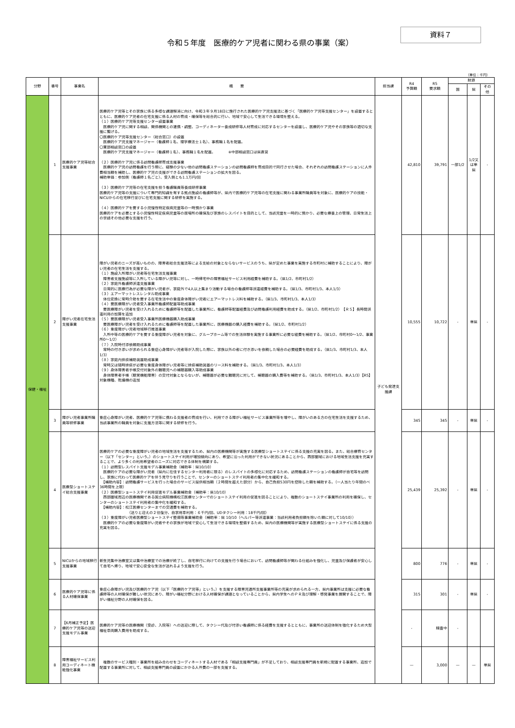資料７
令和５年度　医療的ケア児者に関わる県の事業（案）
（単位：千円）
| 分野 | 番号 | 事業名 | 概 要 | 担当課 | R4 予算額 | R5 要求額 | 財源 | | |
| --- | --- | --- | --- | --- | --- | --- | --- | --- | --- |
| | | | | | | | 国 | 県 | その 他 |
| 保健・福祉 | 1 | 医療的ケア児等総合支援事業 | 医療的ケア児等とその家族に係る多様な課題解消に向け、令和３年９月18日に施行された医療的ケア児支援法に基づく「医療的ケア児等支援センター」を設置するとともに、医療的ケア児者の在宅支援に係る人材の育成・確保等を総合的に行い、地域で安心して生活できる環境を整える。 （１）医療的ケア児等支援センター設置事業 医療的ケア児に関する相談、関係機関との連携・調整、コーディネーター養成研修等人材育成に対応するセンターを設置し、医療的ケア児やその家族等の適切な支援に繋げる。 〇医療的ケア児等支援センター（総合窓口）の設置 医療的ケア児支援マネージャー（看護師１名、理学療法士１名）、事務職１名を配置。 〇東部相談窓口の設置 医療的ケア児支援マネージャー（看護師１名）、事務職１名を配置。 ※中部相談窓口は県直営 （２）医療的ケア児に係る訪問看護師育成支援事業 医療的ケア児の訪問看護を行う際に、経験の少ない他の訪問看護ステーションの訪問看護師を育成目的で同行させた場合、それぞれの訪問看護ステーションに人件費相当額を補助し、医療的ケア児の支援ができる訪問看護ステーションの拡大を図る。 補助単価：参加側（看護師１名ごと）、受入側とも1.1万円/回 （３）医療的ケア児等の在宅支援を担う看護職員等養成研修事業 医療的ケア児等の支援について専門的知識を有する拠点施設の看護師等が、県内で医療的ケア児等の在宅支援に関わる事業所職員等を対象に、医療的ケアの技能・NICUからの在宅移行並びに在宅支援に関する研修を実施する。 （４）医療的ケアを要する小児慢性特定疾病児童等の一時預かり事業 医療的ケアを必要とする小児慢性特定疾病児童等の居場所の確保及び家族のレスパイトを目的として、当該児童を一時的に預かり、必要な療養上の管理、日常生活上の世話その他必要な支援を行う。 | 子ども発達支援課 | 42,810 | 39,791 | 一部1/2 | 1/2又は単県 | - |
| | 2 | 障がい児者在宅生活支援事業 | 障がい児者のニーズが高いものの、障害者総合支援法等による支給の対象とならないサービスのうち、県が定めた事業を実施する市町村に補助することにより、障がい児者の在宅生活を支援する。 （１）施設入所障がい児者等在宅生活支援事業 障害者支援施設等に入所している障がい児等に対し、一時帰宅中の障害福祉サービス利用経費を補助する。（県1/2、市町村1/2） （２）家庭外看護師派遣支援事業 日常的に医療行為が必要な障がい児者が、家庭外で4人以上集まり活動する場合の看護師等派遣経費を補助する。（県1/3、市町村1/3、本人1/3） （３）エアーマットレスレンタル助成事業 体位変換に常時介助を要する在宅生活中の重度身体障がい児者にエアーマットレス料を補助する。（県1/3、市町村1/3、本人1/3） （４）要医療障がい児者受入事業所看護師配置等助成事業 要医療障がい児者を受け入れるために看護師等を配置した事業所に、看護師等配置経費及び訪問看護利用経費を助成する。（県1/2、市町村1/2） 【Ｒ５】長時間派遣利用の加算を追加 （５）要医療障がい児者受入事業所医療機器購入助成事業 要医療障がい児者を受け入れるために看護師等を配置した事業所に、医療機器の購入経費を補助する。（県1/2、市町村1/2） （６）重度障がい児者地域移行推進事業 入所中等の医療的ケアを要する重度障がい児者を対象に、グループホーム等での生活体験を実施する事業所に必要な経費を補助する。（県1/2、市町村0～1/2、事業所0～1/2） （７）入院時付添依頼助成事業 常時の付き添いが求められる重症心身障がい児者等が入院した際に、家族以外の者に付き添いを依頼した場合の必要経費を助成する。（県1/3、市町村1/3、本人1/3） （８）家庭内排痰補助装置助成事業 常時又は随時排痰が必要な重度身体障がい児者等に排痰補助装置のリース料を補助する。（県1/3、市町村1/3、本人1/3） （９）身体障害者手帳交付対象外の難聴児への補聴器購入等助成事業 身体障害者手帳（聴覚機能障害）の交付対象とならないが、補聴器が必要な難聴児に対して、補聴器の購入費等を補助する。（県1/3、市町村1/3、本人1/3）【R5】対象機種、乾燥機の追加 | | 10,555 | 10,722 | - | 単県 | - |
| | 3 | 障がい児者事業所職員等研修事業 | 重症心身障がい児者、医療的ケア児等に携わる支援者の育成を行い、利用できる障がい福祉サービス事業所等を増やし、障がいのある方の在宅生活を支援するため、当該事業所の職員を対象に支援方法等に関する研修を行う。 | | 345 | 345 | - | 単県 | - |
| | 4 | 医療型ショートステイ総合支援事業 | 医療的ケアの必要な重度障がい児者の地域生活を支援するため、県内の医療機関等が実施する医療型ショートステイに係る支援の充実を図る。また、総合療育センター（以下「センター」という。）のショートステイ利用が増加傾向にあり、希望に沿った利用ができない状況にあることから、西部圏域における地域生活支援を充実することで、より多くの利用希望者のニーズに対応できる体制を構築する。 （１）訪問型レスパイト支援モデル事業補助金（補助率：県10/10） 医療的ケアの必要な障がい児者（県内に在住するセンター利用者に限る）のレスパイトの多様化に対応するため、訪問看護ステーションの看護師が自宅等を訪問し、家族に代わって医療的ケアを伴う見守りを行うことで、センターのショートステイ利用者の集中化を緩和する。 【補助内容】：訪問看護サービスを行った場合のサービス提供相当額（２時間を超えた部分）から、自己負担530円を控除した額を補助する。（一人当たり年間のべ36時間を上限） （２）医療型ショートステイ利用促進モデル事業補助金（補助率：県10/10） 西部圏域周辺の医療機関である国立病院機構松江医療センターでのショートステイ利用の促進を図ることにより、複数のショートステイ事業所の利用を確保し、センターのショートステイ利用者の集中化を緩和する。 【補助内容】：松江医療センターまでの交通費を補助する。 （送りと迎えの２往復分、自家用車利用：６千円/回、UDタクシー利用：18千円/回） （３）重度障がい児者医療型ショートステイ整備等事業補助金（補助率：県 10/10（ヘルパー等派遣事業：当該利用者負担額を除いた額に対して10/10）） 医療的ケアの必要な重度障がい児者やその家族が地域で安心して生活できる環境を整備するため、県内の医療機関等が実施する医療型ショートステイに係る支援の充実を図る。 | | 25,439 | 25,392 | - | 単県 | - |
| | 5 | NICUからの地域移行支援事業 | 新生児集中治療室又は集中治療室での治療が終了し、自宅移行に向けての支援を行う場合において、訪問看護師等が関わる仕組みを強化し、児童及び保護者が安心して自宅へ帰り、地域で安心安全な生活が送れるよう支援を行う。 | | 800 | 776 | - | 単県 | - |
| | 6 | 医療的ケア児等に係る人材確保事業 | 重症心身障がい児及び医療的ケア児（以下「医療的ケア児等」という。）を支援する障害児通所支援事業所等の充実が求められる一方、県内事業所は支援に必要な看護師等の人材確保が難しい状況にあり、障がい福祉分野における人材確保が課題となっていることから、県内学生へのＰＲ及び理解・啓発事業を展開することで、障がい福祉分野の人材確保を図る。 | | 315 | 301 | - | 単県 | - |
| | 7 | 【6月補正予定】医療的ケア児等の送迎支援モデル事業 | 医療的ケア児等の医療機関（受診、入院等）への送迎に際して、タクシー代及び付添い看護師に係る経費を支援するとともに、事業所の送迎体制を強化するため大型福祉車両購入費用を助成する。 | | - | 精査中 | - | | |
| | 8 | 障害福祉サービス利用コーディネート機能強化事業 | 複数のサービス種別・事業所を組み合わせをコーディネートする人材である「相談支援専門員」が不足しており、相談支援専門員を新規に配置する事業所、追加で配置する事業所に対して、相談支援専門員の設置にかかる人件費の一部を支援する。 | | — | 3,000 | — | — | 単県 |